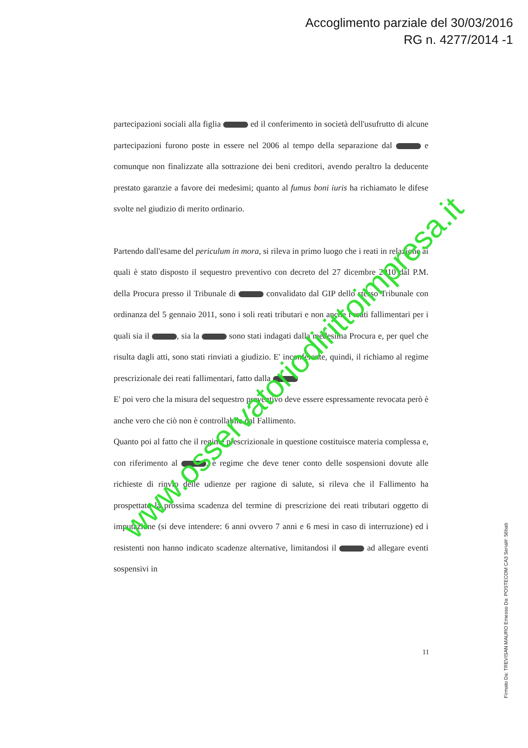Accoglimento parziale del 30/03/2016
RG n. 4277/2014 -1
partecipazioni sociali alla figlia ed il conferimento in società dell'usufrutto di alcune partecipazioni furono poste in essere nel 2006 al tempo della separazione dal e comunque non finalizzate alla sottrazione dei beni creditori, avendo peraltro la deducente prestato garanzie a favore dei medesimi; quanto al fumus boni iuris ha richiamato le difese svolte nel giudizio di merito ordinario.
Partendo dall'esame del periculum in mora, si rileva in primo luogo che i reati in relazione ai quali è stato disposto il sequestro preventivo con decreto del 27 dicembre 2010 dal P.M. della Procura presso il Tribunale di convalidato dal GIP dello stesso Tribunale con ordinanza del 5 gennaio 2011, sono i soli reati tributari e non anche i reati fallimentari per i quali sia il , sia la sono stati indagati dalla medesima Procura e, per quel che risulta dagli atti, sono stati rinviati a giudizio. E' inconferente, quindi, il richiamo al regime prescrizionale dei reati fallimentari, fatto dalla
E' poi vero che la misura del sequestro preventivo deve essere espressamente revocata però è anche vero che ciò non è controllabile dal Fallimento.
Quanto poi al fatto che il regime prescrizionale in questione costituisce materia complessa e, con riferimento al , è regime che deve tener conto delle sospensioni dovute alle richieste di rinvio delle udienze per ragione di salute, si rileva che il Fallimento ha prospettato la prossima scadenza del termine di prescrizione dei reati tributari oggetto di imputazione (si deve intendere: 6 anni ovvero 7 anni e 6 mesi in caso di interruzione) ed i resistenti non hanno indicato scadenze alternative, limitandosi il ad allegare eventi sospensivi in
11
Firmato Da: TREVISAN MAURO Emesso Da: POSTECOM CA3 Serial#: 56bab
www.osservatoriodirittoimpresa.it